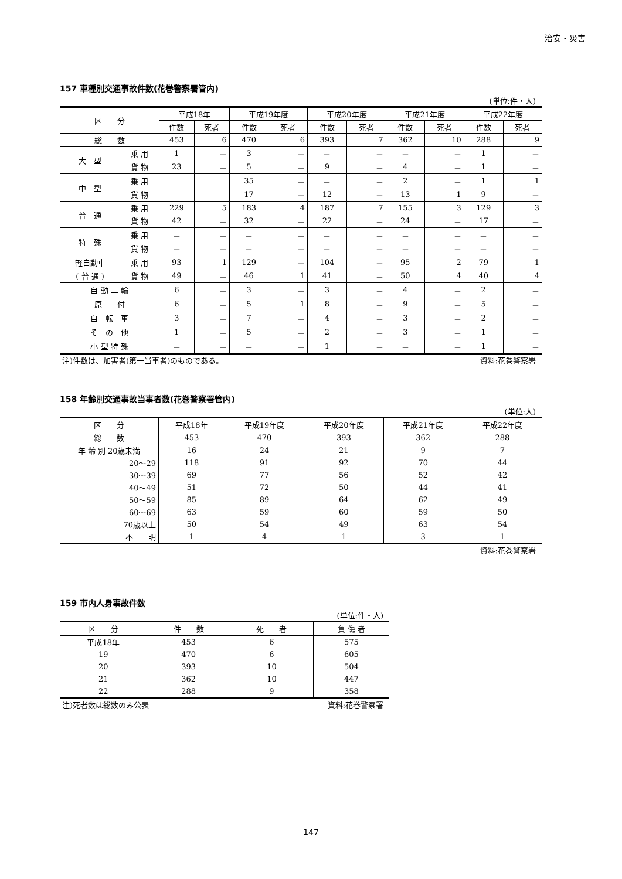治安・災害
157 車種別交通事故件数(花巻警察署管内)
(単位:件・人)
| 区 分 | | 平成18年 | | 平成19年度 | | 平成20年度 | | 平成21年度 | | 平成22年度 | |
| --- | --- | --- | --- | --- | --- | --- | --- | --- | --- | --- | --- |
| | | 件数 | 死者 | 件数 | 死者 | 件数 | 死者 | 件数 | 死者 | 件数 | 死者 |
| 総 数 | | 453 | 6 | 470 | 6 | 393 | 7 | 362 | 10 | 288 | 9 |
| 大 型 | 乗 用 | 1 | － | 3 | － | － | － | － | － | 1 | － |
| | 貨 物 | 23 | － | 5 | － | 9 | － | 4 | － | 1 | － |
| 中 型 | 乗 用 | | | 35 | － | － | － | 2 | － | 1 | 1 |
| | 貨 物 | | | 17 | － | 12 | － | 13 | 1 | 9 | － |
| 普 通 | 乗 用 | 229 | 5 | 183 | 4 | 187 | 7 | 155 | 3 | 129 | 3 |
| | 貨 物 | 42 | － | 32 | － | 22 | － | 24 | － | 17 | － |
| 特 殊 | 乗 用 | － | － | － | － | － | － | － | － | － | － |
| | 貨 物 | － | － | － | － | － | － | － | － | － | － |
| 軽自動車 | 乗 用 | 93 | 1 | 129 | － | 104 | － | 95 | 2 | 79 | 1 |
| ( 普 通 ) | 貨 物 | 49 | － | 46 | 1 | 41 | － | 50 | 4 | 40 | 4 |
| 自 動 二 輪 | | 6 | － | 3 | － | 3 | － | 4 | － | 2 | － |
| 原 付 | | 6 | － | 5 | 1 | 8 | － | 9 | － | 5 | － |
| 自 転 車 | | 3 | － | 7 | － | 4 | － | 3 | － | 2 | － |
| そ の 他 | | 1 | － | 5 | － | 2 | － | 3 | － | 1 | － |
| 小 型 特 殊 | | － | － | － | － | 1 | － | － | － | 1 | － |
注)件数は、加害者(第一当事者)のものである。 資料:花巻警察署
158 年齢別交通事故当事者数(花巻警察署管内)
(単位:人)
| 区 分 | 平成18年 | 平成19年度 | 平成20年度 | 平成21年度 | 平成22年度 |
| --- | --- | --- | --- | --- | --- |
| 総 数 | 453 | 470 | 393 | 362 | 288 |
| 年 齢 別 20歳未満 | 16 | 24 | 21 | 9 | 7 |
| 20～29 | 118 | 91 | 92 | 70 | 44 |
| 30～39 | 69 | 77 | 56 | 52 | 42 |
| 40～49 | 51 | 72 | 50 | 44 | 41 |
| 50～59 | 85 | 89 | 64 | 62 | 49 |
| 60～69 | 63 | 59 | 60 | 59 | 50 |
| 70歳以上 | 50 | 54 | 49 | 63 | 54 |
| 不 明 | 1 | 4 | 1 | 3 | 1 |
資料:花巻警察署
159 市内人身事故件数
(単位:件・人)
| 区 分 | 件 数 | 死 者 | 負 傷 者 |
| --- | --- | --- | --- |
| 平成18年 | 453 | 6 | 575 |
| 19 | 470 | 6 | 605 |
| 20 | 393 | 10 | 504 |
| 21 | 362 | 10 | 447 |
| 22 | 288 | 9 | 358 |
注)死者数は総数のみ公表 資料:花巻警察署
147